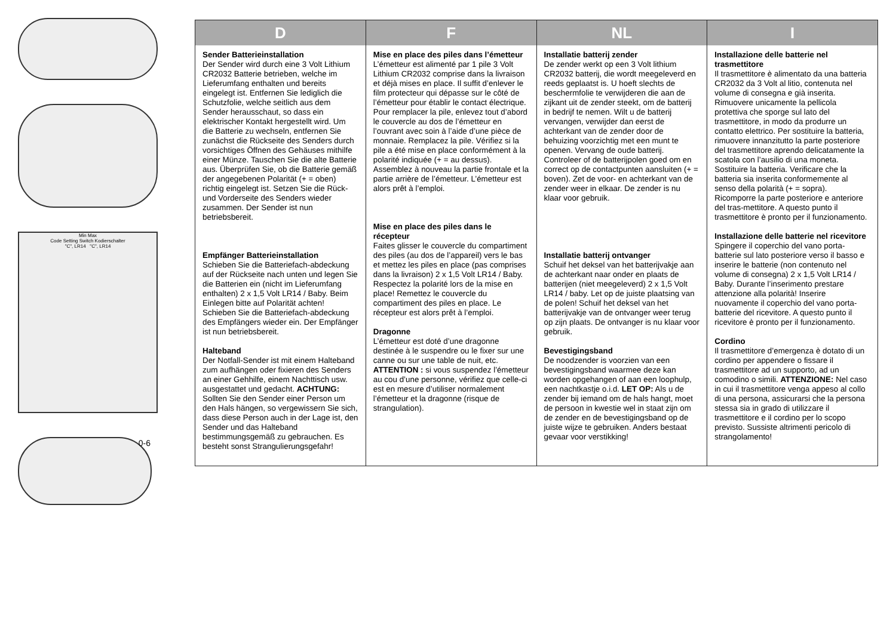Min Max
Code Setting Switch Kodierschalter
"C", LR14 "C", LR14
0-6
| D | F | NL | I |
| --- | --- | --- | --- |
| Sender Batterieinstallation Der Sender wird durch eine 3 Volt Lithium CR2032 Batterie betrieben, welche im Lieferumfang enthalten und bereits eingelegt ist. Entfernen Sie lediglich die Schutzfolie, welche seitlich aus dem Sender herausschaut, so dass ein elektrischer Kontakt hergestellt wird. Um die Batterie zu wechseln, entfernen Sie zunächst die Rückseite des Senders durch vorsichtiges Öffnen des Gehäuses mithilfe einer Münze. Tauschen Sie die alte Batterie aus. Überprüfen Sie, ob die Batterie gemäß der angegebenen Polarität (+ = oben) richtig eingelegt ist. Setzen Sie die Rück- und Vorderseite des Senders wieder zusammen. Der Sender ist nun betriebsbereit. Empfänger Batterieinstallation Schieben Sie die Batteriefach-abdeckung auf der Rückseite nach unten und legen Sie die Batterien ein (nicht im Lieferumfang enthalten) 2 x 1,5 Volt LR14 / Baby. Beim Einlegen bitte auf Polarität achten! Schieben Sie die Batteriefach-abdeckung des Empfängers wieder ein. Der Empfänger ist nun betriebsbereit. Halteband Der Notfall-Sender ist mit einem Halteband zum aufhängen oder fixieren des Senders an einer Gehhilfe, einem Nachttisch usw. ausgestattet und gedacht. ACHTUNG: Sollten Sie den Sender einer Person um den Hals hängen, so vergewissern Sie sich, dass diese Person auch in der Lage ist, den Sender und das Halteband bestimmungsgemäß zu gebrauchen. Es besteht sonst Strangulierungsgefahr! | Mise en place des piles dans l’émetteur L’émetteur est alimenté par 1 pile 3 Volt Lithium CR2032 comprise dans la livraison et déjà mises en place. Il suffit d’enlever le film protecteur qui dépasse sur le côté de l’émetteur pour établir le contact électrique. Pour remplacer la pile, enlevez tout d’abord le couvercle au dos de l’émetteur en l’ouvrant avec soin à l’aide d’une pièce de monnaie. Remplacez la pile. Vérifiez si la pile a été mise en place conformément à la polarité indiquée (+ = au dessus). Assemblez à nouveau la partie frontale et la partie arrière de l’émetteur. L’émetteur est alors prêt à l’emploi. Mise en place des piles dans le récepteur Faites glisser le couvercle du compartiment des piles (au dos de l’appareil) vers le bas et mettez les piles en place (pas comprises dans la livraison) 2 x 1,5 Volt LR14 / Baby. Respectez la polarité lors de la mise en place! Remettez le couvercle du compartiment des piles en place. Le récepteur est alors prêt à l’emploi. Dragonne L’émetteur est doté d’une dragonne destinée à le suspendre ou le fixer sur une canne ou sur une table de nuit, etc. ATTENTION : si vous suspendez l’émetteur au cou d’une personne, vérifiez que celle-ci est en mesure d’utiliser normalement l’émetteur et la dragonne (risque de strangulation). | Installatie batterij zender De zender werkt op een 3 Volt lithium CR2032 batterij, die wordt meegeleverd en reeds geplaatst is. U hoeft slechts de beschermfolie te verwijderen die aan de zijkant uit de zender steekt, om de batterij in bedrijf te nemen. Wilt u de batterij vervangen, verwijder dan eerst de achterkant van de zender door de behuizing voorzichtig met een munt te openen. Vervang de oude batterij. Controleer of de batterijpolen goed om en correct op de contactpunten aansluiten (+ = boven). Zet de voor- en achterkant van de zender weer in elkaar. De zender is nu klaar voor gebruik. Installatie batterij ontvanger Schuif het deksel van het batterijvakje aan de achterkant naar onder en plaats de batterijen (niet meegeleverd) 2 x 1,5 Volt LR14 / baby. Let op de juiste plaatsing van de polen! Schuif het deksel van het batterijvakje van de ontvanger weer terug op zijn plaats. De ontvanger is nu klaar voor gebruik. Bevestigingsband De noodzender is voorzien van een bevestigingsband waarmee deze kan worden opgehangen of aan een loophulp, een nachtkastje o.i.d. LET OP: Als u de zender bij iemand om de hals hangt, moet de persoon in kwestie wel in staat zijn om de zender en de bevestigingsband op de juiste wijze te gebruiken. Anders bestaat gevaar voor verstikking! | Installazione delle batterie nel trasmettitore Il trasmettitore è alimentato da una batteria CR2032 da 3 Volt al litio, contenuta nel volume di consegna e già inserita. Rimuovere unicamente la pellicola protettiva che sporge sul lato del trasmettitore, in modo da produrre un contatto elettrico. Per sostituire la batteria, rimuovere innanzitutto la parte posteriore del trasmettitore aprendo delicatamente la scatola con l’ausilio di una moneta. Sostituire la batteria. Verificare che la batteria sia inserita conformemente al senso della polarità (+ = sopra). Ricomporre la parte posteriore e anteriore del tras-mettitore. A questo punto il trasmettitore è pronto per il funzionamento. Installazione delle batterie nel ricevitore Spingere il coperchio del vano porta-batterie sul lato posteriore verso il basso e inserire le batterie (non contenuto nel volume di consegna) 2 x 1,5 Volt LR14 / Baby. Durante l’inserimento prestare attenzione alla polarità! Inserire nuovamente il coperchio del vano porta-batterie del ricevitore. A questo punto il ricevitore è pronto per il funzionamento. Cordino Il trasmettitore d’emergenza è dotato di un cordino per appendere o fissare il trasmettitore ad un supporto, ad un comodino o simili. ATTENZIONE: Nel caso in cui il trasmettitore venga appeso al collo di una persona, assicurarsi che la persona stessa sia in grado di utilizzare il trasmettitore e il cordino per lo scopo previsto. Sussiste altrimenti pericolo di strangolamento! |